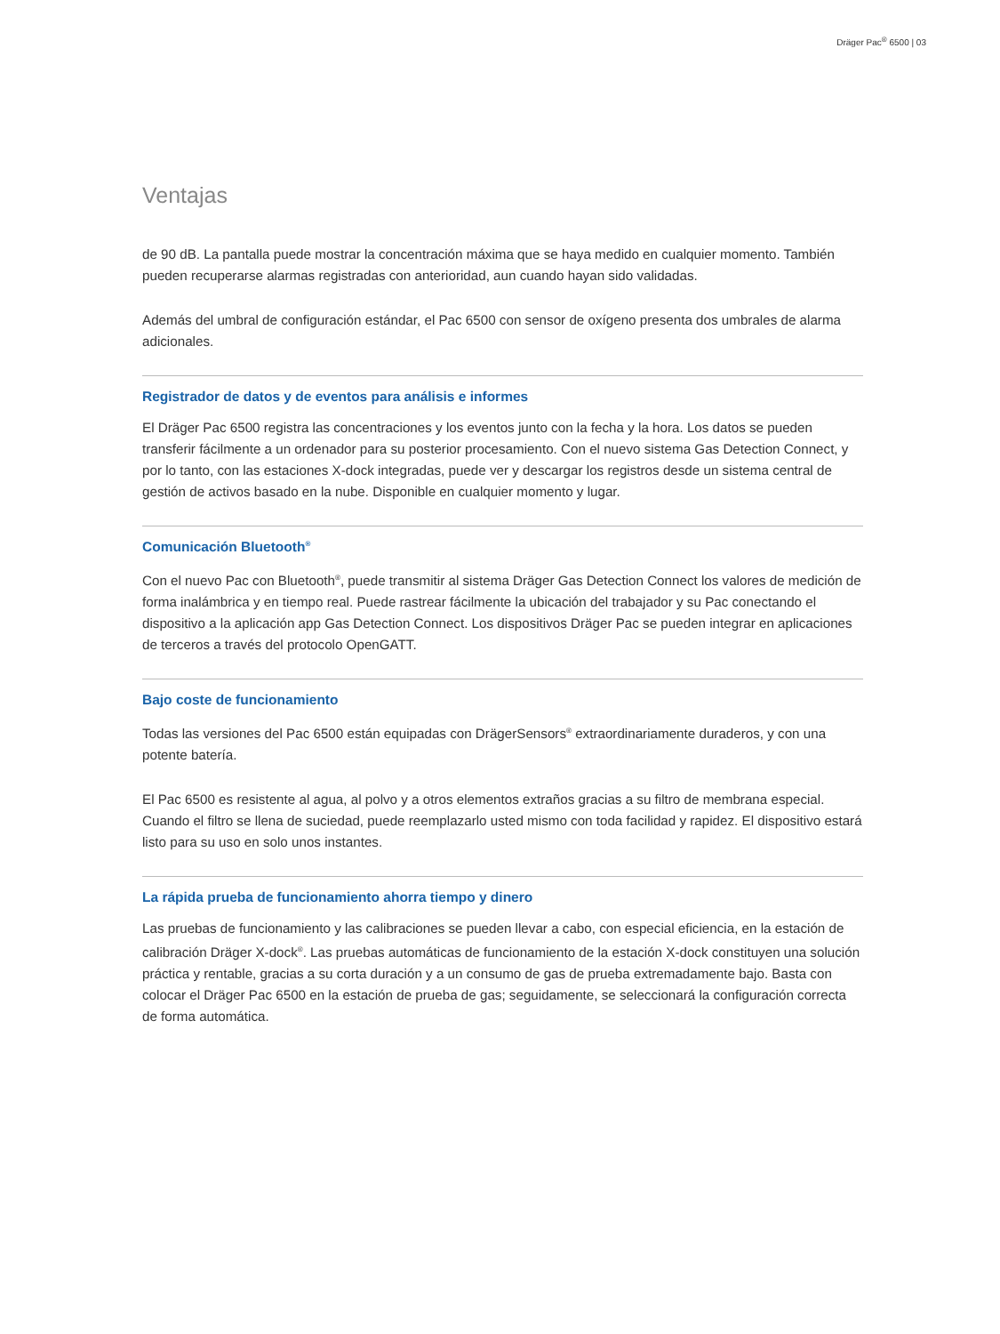Dräger Pac<sup>®</sup> 6500 | 03
Ventajas
de 90 dB. La pantalla puede mostrar la concentración máxima que se haya medido en cualquier momento. También pueden recuperarse alarmas registradas con anterioridad, aun cuando hayan sido validadas.
Además del umbral de configuración estándar, el Pac 6500 con sensor de oxígeno presenta dos umbrales de alarma adicionales.
Registrador de datos y de eventos para análisis e informes
El Dräger Pac 6500 registra las concentraciones y los eventos junto con la fecha y la hora. Los datos se pueden transferir fácilmente a un ordenador para su posterior procesamiento. Con el nuevo sistema Gas Detection Connect, y por lo tanto, con las estaciones X-dock integradas, puede ver y descargar los registros desde un sistema central de gestión de activos basado en la nube. Disponible en cualquier momento y lugar.
Comunicación Bluetooth<sup>®</sup>
Con el nuevo Pac con Bluetooth<sup>®</sup>, puede transmitir al sistema Dräger Gas Detection Connect los valores de medición de forma inalámbrica y en tiempo real. Puede rastrear fácilmente la ubicación del trabajador y su Pac conectando el dispositivo a la aplicación app Gas Detection Connect. Los dispositivos Dräger Pac se pueden integrar en aplicaciones de terceros a través del protocolo OpenGATT.
Bajo coste de funcionamiento
Todas las versiones del Pac 6500 están equipadas con DrägerSensors<sup>®</sup> extraordinariamente duraderos, y con una potente batería.
El Pac 6500 es resistente al agua, al polvo y a otros elementos extraños gracias a su filtro de membrana especial. Cuando el filtro se llena de suciedad, puede reemplazarlo usted mismo con toda facilidad y rapidez. El dispositivo estará listo para su uso en solo unos instantes.
La rápida prueba de funcionamiento ahorra tiempo y dinero
Las pruebas de funcionamiento y las calibraciones se pueden llevar a cabo, con especial eficiencia, en la estación de calibración Dräger X-dock<sup>®</sup>. Las pruebas automáticas de funcionamiento de la estación X-dock constituyen una solución práctica y rentable, gracias a su corta duración y a un consumo de gas de prueba extremadamente bajo. Basta con colocar el Dräger Pac 6500 en la estación de prueba de gas; seguidamente, se seleccionará la configuración correcta de forma automática.